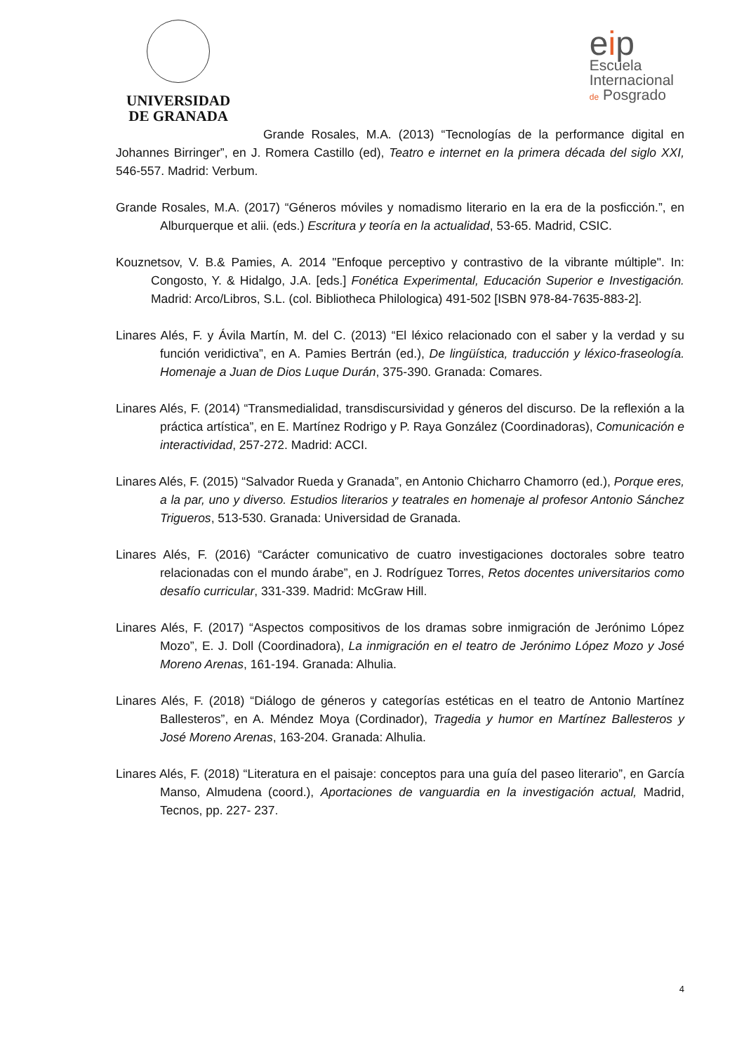UNIVERSIDAD
DE GRANADA
eip
Escuela
Internacional
de Posgrado
Grande Rosales, M.A. (2013) “Tecnologías de la performance digital en Johannes Birringer”, en J. Romera Castillo (ed), Teatro e internet en la primera década del siglo XXI, 546-557. Madrid: Verbum.
Grande Rosales, M.A. (2017) “Géneros móviles y nomadismo literario en la era de la posficción.”, en Alburquerque et alii. (eds.) Escritura y teoría en la actualidad, 53-65. Madrid, CSIC.
Kouznetsov, V. B.& Pamies, A. 2014 "Enfoque perceptivo y contrastivo de la vibrante múltiple". In: Congosto, Y. & Hidalgo, J.A. [eds.] Fonética Experimental, Educación Superior e Investigación. Madrid: Arco/Libros, S.L. (col. Bibliotheca Philologica) 491-502 [ISBN 978-84-7635-883-2].
Linares Alés, F. y Ávila Martín, M. del C. (2013) “El léxico relacionado con el saber y la verdad y su función veridictiva”, en A. Pamies Bertrán (ed.), De lingüística, traducción y léxico-fraseología. Homenaje a Juan de Dios Luque Durán, 375-390. Granada: Comares.
Linares Alés, F. (2014) “Transmedialidad, transdiscursividad y géneros del discurso. De la reflexión a la práctica artística”, en E. Martínez Rodrigo y P. Raya González (Coordinadoras), Comunicación e interactividad, 257-272. Madrid: ACCI.
Linares Alés, F. (2015) “Salvador Rueda y Granada”, en Antonio Chicharro Chamorro (ed.), Porque eres, a la par, uno y diverso. Estudios literarios y teatrales en homenaje al profesor Antonio Sánchez Trigueros, 513-530. Granada: Universidad de Granada.
Linares Alés, F. (2016) “Carácter comunicativo de cuatro investigaciones doctorales sobre teatro relacionadas con el mundo árabe”, en J. Rodríguez Torres, Retos docentes universitarios como desafío curricular, 331-339. Madrid: McGraw Hill.
Linares Alés, F. (2017) “Aspectos compositivos de los dramas sobre inmigración de Jerónimo López Mozo”, E. J. Doll (Coordinadora), La inmigración en el teatro de Jerónimo López Mozo y José Moreno Arenas, 161-194. Granada: Alhulia.
Linares Alés, F. (2018) “Diálogo de géneros y categorías estéticas en el teatro de Antonio Martínez Ballesteros”, en A. Méndez Moya (Cordinador), Tragedia y humor en Martínez Ballesteros y José Moreno Arenas, 163-204. Granada: Alhulia.
Linares Alés, F. (2018) “Literatura en el paisaje: conceptos para una guía del paseo literario”, en García Manso, Almudena (coord.), Aportaciones de vanguardia en la investigación actual, Madrid, Tecnos, pp. 227- 237.
4